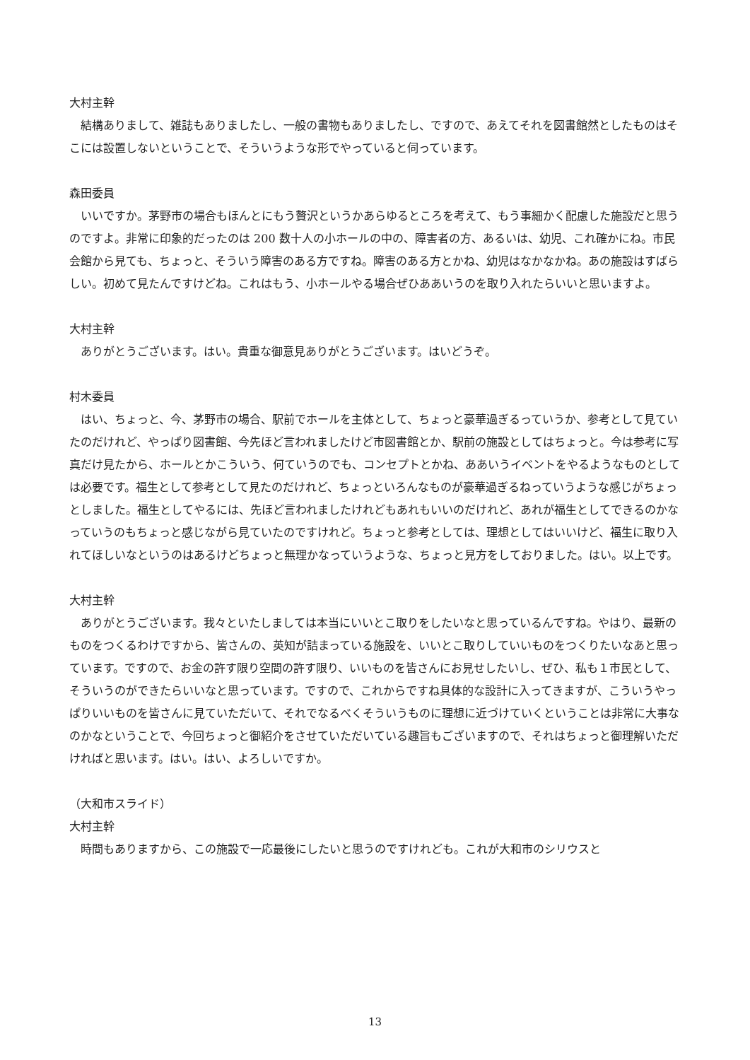大村主幹
　結構ありまして、雑誌もありましたし、一般の書物もありましたし、ですので、あえてそれを図書館然としたものはそこには設置しないということで、そういうような形でやっていると伺っています。
森田委員
　いいですか。茅野市の場合もほんとにもう贅沢というかあらゆるところを考えて、もう事細かく配慮した施設だと思うのですよ。非常に印象的だったのは 200 数十人の小ホールの中の、障害者の方、あるいは、幼児、これ確かにね。市民会館から見ても、ちょっと、そういう障害のある方ですね。障害のある方とかね、幼児はなかなかね。あの施設はすばらしい。初めて見たんですけどね。これはもう、小ホールやる場合ぜひああいうのを取り入れたらいいと思いますよ。
大村主幹
　ありがとうございます。はい。貴重な御意見ありがとうございます。はいどうぞ。
村木委員
　はい、ちょっと、今、茅野市の場合、駅前でホールを主体として、ちょっと豪華過ぎるっていうか、参考として見ていたのだけれど、やっぱり図書館、今先ほど言われましたけど市図書館とか、駅前の施設としてはちょっと。今は参考に写真だけ見たから、ホールとかこういう、何ていうのでも、コンセプトとかね、ああいうイベントをやるようなものとしては必要です。福生として参考として見たのだけれど、ちょっといろんなものが豪華過ぎるねっていうような感じがちょっとしました。福生としてやるには、先ほど言われましたけれどもあれもいいのだけれど、あれが福生としてできるのかなっていうのもちょっと感じながら見ていたのですけれど。ちょっと参考としては、理想としてはいいけど、福生に取り入れてほしいなというのはあるけどちょっと無理かなっていうような、ちょっと見方をしておりました。はい。以上です。
大村主幹
　ありがとうございます。我々といたしましては本当にいいとこ取りをしたいなと思っているんですね。やはり、最新のものをつくるわけですから、皆さんの、英知が詰まっている施設を、いいとこ取りしていいものをつくりたいなあと思っています。ですので、お金の許す限り空間の許す限り、いいものを皆さんにお見せしたいし、ぜひ、私も１市民として、そういうのができたらいいなと思っています。ですので、これからですね具体的な設計に入ってきますが、こういうやっぱりいいものを皆さんに見ていただいて、それでなるべくそういうものに理想に近づけていくということは非常に大事なのかなということで、今回ちょっと御紹介をさせていただいている趣旨もございますので、それはちょっと御理解いただければと思います。はい。はい、よろしいですか。
（大和市スライド）
大村主幹
　時間もありますから、この施設で一応最後にしたいと思うのですけれども。これが大和市のシリウスと
13